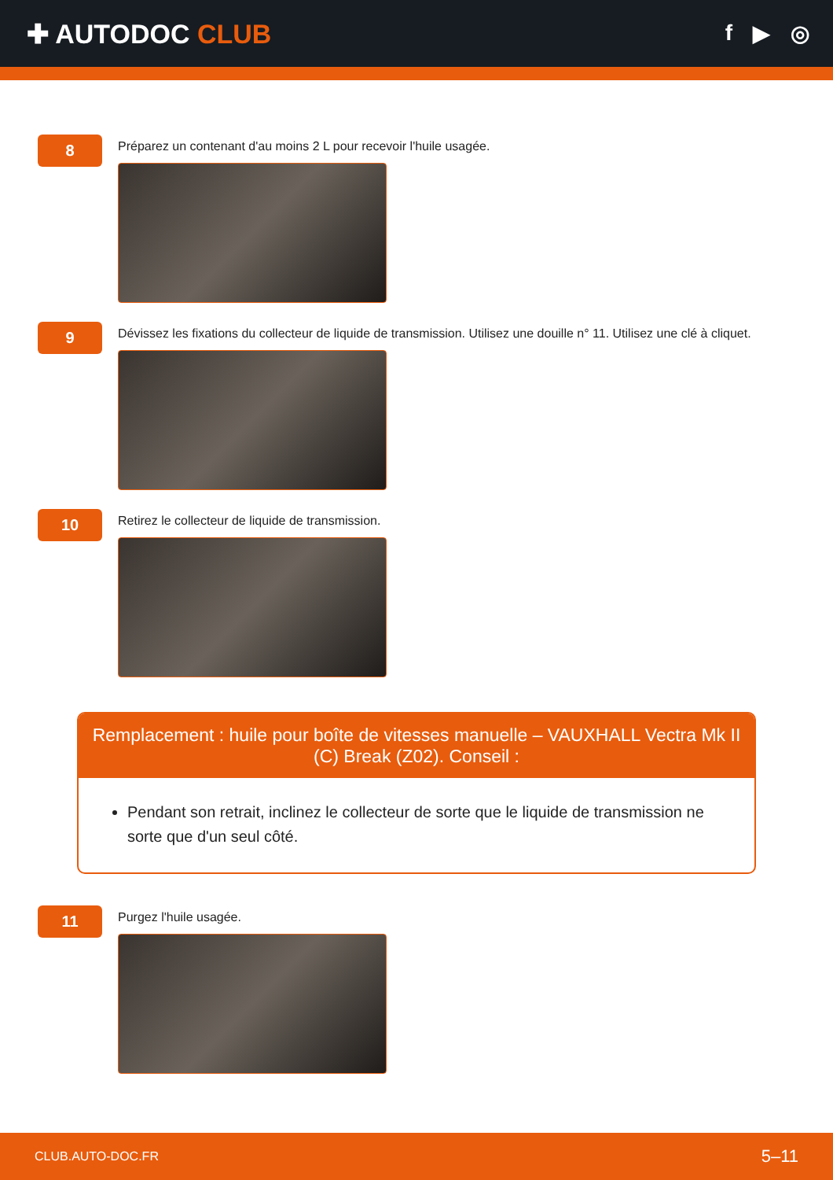✚ AUTODOC CLUB
f ▶ ◎
8
Préparez un contenant d'au moins 2 L pour recevoir l'huile usagée.
9
Dévissez les fixations du collecteur de liquide de transmission. Utilisez une douille n° 11. Utilisez une clé à cliquet.
10
Retirez le collecteur de liquide de transmission.
Remplacement : huile pour boîte de vitesses manuelle – VAUXHALL Vectra Mk II (C) Break (Z02). Conseil :
Pendant son retrait, inclinez le collecteur de sorte que le liquide de transmission ne sorte que d'un seul côté.
11
Purgez l'huile usagée.
CLUB.AUTO-DOC.FR 5–11